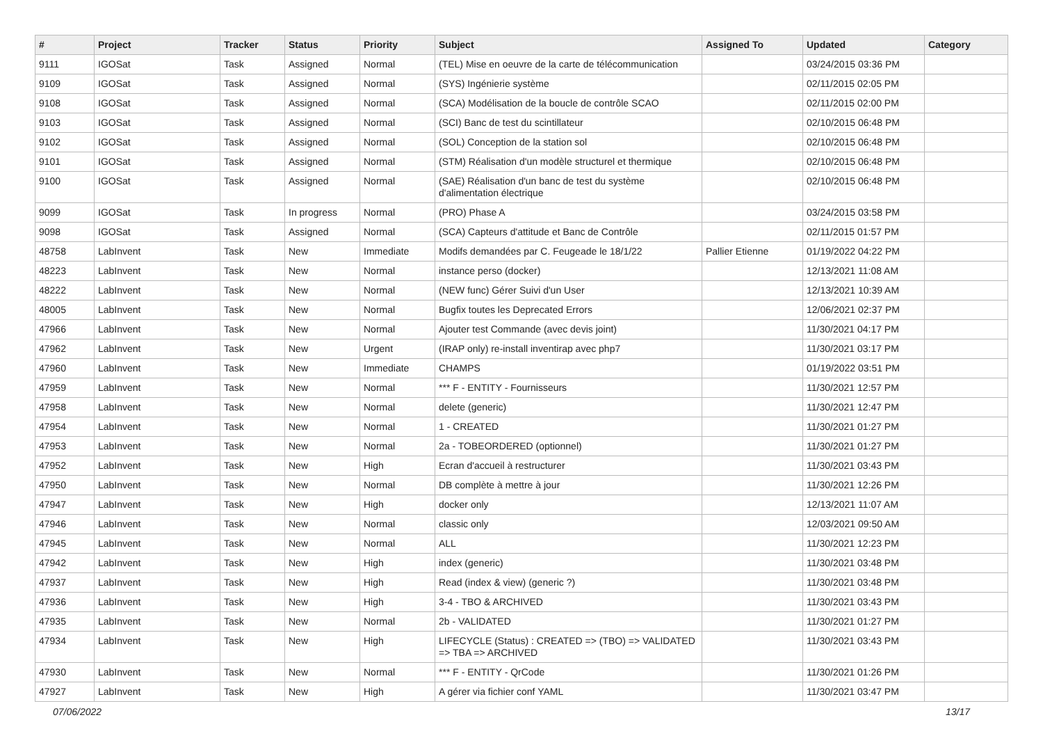| # | Project | Tracker | Status | Priority | Subject | Assigned To | Updated | Category |
| --- | --- | --- | --- | --- | --- | --- | --- | --- |
| 9111 | IGOSat | Task | Assigned | Normal | (TEL) Mise en oeuvre de la carte de télécommunication | | 03/24/2015 03:36 PM | |
| 9109 | IGOSat | Task | Assigned | Normal | (SYS) Ingénierie système | | 02/11/2015 02:05 PM | |
| 9108 | IGOSat | Task | Assigned | Normal | (SCA) Modélisation de la boucle de contrôle SCAO | | 02/11/2015 02:00 PM | |
| 9103 | IGOSat | Task | Assigned | Normal | (SCI) Banc de test du scintillateur | | 02/10/2015 06:48 PM | |
| 9102 | IGOSat | Task | Assigned | Normal | (SOL) Conception de la station sol | | 02/10/2015 06:48 PM | |
| 9101 | IGOSat | Task | Assigned | Normal | (STM) Réalisation d'un modèle structurel et thermique | | 02/10/2015 06:48 PM | |
| 9100 | IGOSat | Task | Assigned | Normal | (SAE) Réalisation d'un banc de test du système d'alimentation électrique | | 02/10/2015 06:48 PM | |
| 9099 | IGOSat | Task | In progress | Normal | (PRO) Phase A | | 03/24/2015 03:58 PM | |
| 9098 | IGOSat | Task | Assigned | Normal | (SCA) Capteurs d'attitude et Banc de Contrôle | | 02/11/2015 01:57 PM | |
| 48758 | LabInvent | Task | New | Immediate | Modifs demandées par C. Feugeade le 18/1/22 | Pallier Etienne | 01/19/2022 04:22 PM | |
| 48223 | LabInvent | Task | New | Normal | instance perso (docker) | | 12/13/2021 11:08 AM | |
| 48222 | LabInvent | Task | New | Normal | (NEW func) Gérer Suivi d'un User | | 12/13/2021 10:39 AM | |
| 48005 | LabInvent | Task | New | Normal | Bugfix toutes les Deprecated Errors | | 12/06/2021 02:37 PM | |
| 47966 | LabInvent | Task | New | Normal | Ajouter test Commande (avec devis joint) | | 11/30/2021 04:17 PM | |
| 47962 | LabInvent | Task | New | Urgent | (IRAP only) re-install inventirap avec php7 | | 11/30/2021 03:17 PM | |
| 47960 | LabInvent | Task | New | Immediate | CHAMPS | | 01/19/2022 03:51 PM | |
| 47959 | LabInvent | Task | New | Normal | *** F - ENTITY - Fournisseurs | | 11/30/2021 12:57 PM | |
| 47958 | LabInvent | Task | New | Normal | delete (generic) | | 11/30/2021 12:47 PM | |
| 47954 | LabInvent | Task | New | Normal | 1 - CREATED | | 11/30/2021 01:27 PM | |
| 47953 | LabInvent | Task | New | Normal | 2a - TOBEORDERED (optionnel) | | 11/30/2021 01:27 PM | |
| 47952 | LabInvent | Task | New | High | Ecran d'accueil à restructurer | | 11/30/2021 03:43 PM | |
| 47950 | LabInvent | Task | New | Normal | DB complète à mettre à jour | | 11/30/2021 12:26 PM | |
| 47947 | LabInvent | Task | New | High | docker only | | 12/13/2021 11:07 AM | |
| 47946 | LabInvent | Task | New | Normal | classic only | | 12/03/2021 09:50 AM | |
| 47945 | LabInvent | Task | New | Normal | ALL | | 11/30/2021 12:23 PM | |
| 47942 | LabInvent | Task | New | High | index (generic) | | 11/30/2021 03:48 PM | |
| 47937 | LabInvent | Task | New | High | Read (index & view) (generic ?) | | 11/30/2021 03:48 PM | |
| 47936 | LabInvent | Task | New | High | 3-4 - TBO & ARCHIVED | | 11/30/2021 03:43 PM | |
| 47935 | LabInvent | Task | New | Normal | 2b - VALIDATED | | 11/30/2021 01:27 PM | |
| 47934 | LabInvent | Task | New | High | LIFECYCLE (Status) : CREATED => (TBO) => VALIDATED => TBA => ARCHIVED | | 11/30/2021 03:43 PM | |
| 47930 | LabInvent | Task | New | Normal | *** F - ENTITY - QrCode | | 11/30/2021 01:26 PM | |
| 47927 | LabInvent | Task | New | High | A gérer via fichier conf YAML | | 11/30/2021 03:47 PM | |
07/06/2022 13/17